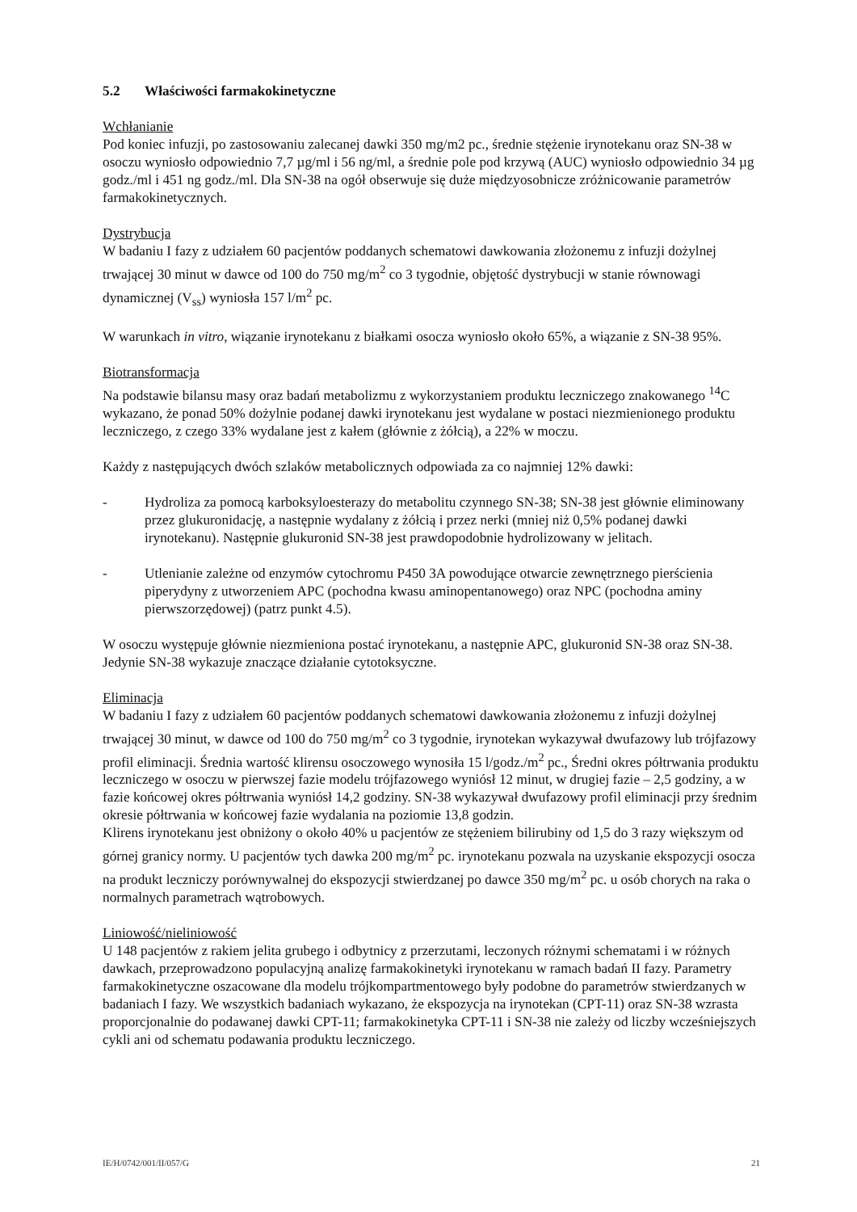5.2 Właściwości farmakokinetyczne
Wchłanianie
Pod koniec infuzji, po zastosowaniu zalecanej dawki 350 mg/m2 pc., średnie stężenie irynotekanu oraz SN-38 w osoczu wyniosło odpowiednio 7,7 µg/ml i 56 ng/ml, a średnie pole pod krzywą (AUC) wyniosło odpowiednio 34 µg godz./ml i 451 ng godz./ml. Dla SN-38 na ogół obserwuje się duże międzyosobnicze zróżnicowanie parametrów farmakokinetycznych.
Dystrybucja
W badaniu I fazy z udziałem 60 pacjentów poddanych schematowi dawkowania złożonemu z infuzji dożylnej trwającej 30 minut w dawce od 100 do 750 mg/m<sup>2</sup> co 3 tygodnie, objętość dystrybucji w stanie równowagi dynamicznej (V<sub>ss</sub>) wyniosła 157 l/m<sup>2</sup> pc.
W warunkach in vitro, wiązanie irynotekanu z białkami osocza wyniosło około 65%, a wiązanie z SN-38 95%.
Biotransformacja
Na podstawie bilansu masy oraz badań metabolizmu z wykorzystaniem produktu leczniczego znakowanego <sup>14</sup>C wykazano, że ponad 50% dożylnie podanej dawki irynotekanu jest wydalane w postaci niezmienionego produktu leczniczego, z czego 33% wydalane jest z kałem (głównie z żółcią), a 22% w moczu.
Każdy z następujących dwóch szlaków metabolicznych odpowiada za co najmniej 12% dawki:
- Hydroliza za pomocą karboksyloesterazy do metabolitu czynnego SN-38; SN-38 jest głównie eliminowany przez glukuronidację, a następnie wydalany z żółcią i przez nerki (mniej niż 0,5% podanej dawki irynotekanu). Następnie glukuronid SN-38 jest prawdopodobnie hydrolizowany w jelitach.
- Utlenianie zależne od enzymów cytochromu P450 3A powodujące otwarcie zewnętrznego pierścienia piperydyny z utworzeniem APC (pochodna kwasu aminopentanowego) oraz NPC (pochodna aminy pierwszorzędowej) (patrz punkt 4.5).
W osoczu występuje głównie niezmieniona postać irynotekanu, a następnie APC, glukuronid SN-38 oraz SN-38. Jedynie SN-38 wykazuje znaczące działanie cytotoksyczne.
Eliminacja
W badaniu I fazy z udziałem 60 pacjentów poddanych schematowi dawkowania złożonemu z infuzji dożylnej trwającej 30 minut, w dawce od 100 do 750 mg/m<sup>2</sup> co 3 tygodnie, irynotekan wykazywał dwufazowy lub trójfazowy profil eliminacji. Średnia wartość klirensu osoczowego wynosiła 15 l/godz./m<sup>2</sup> pc., Średni okres półtrwania produktu leczniczego w osoczu w pierwszej fazie modelu trójfazowego wyniósł 12 minut, w drugiej fazie – 2,5 godziny, a w fazie końcowej okres półtrwania wyniósł 14,2 godziny. SN-38 wykazywał dwufazowy profil eliminacji przy średnim okresie półtrwania w końcowej fazie wydalania na poziomie 13,8 godzin.
Klirens irynotekanu jest obniżony o około 40% u pacjentów ze stężeniem bilirubiny od 1,5 do 3 razy większym od górnej granicy normy. U pacjentów tych dawka 200 mg/m<sup>2</sup> pc. irynotekanu pozwala na uzyskanie ekspozycji osocza na produkt leczniczy porównywalnej do ekspozycji stwierdzanej po dawce 350 mg/m<sup>2</sup> pc. u osób chorych na raka o normalnych parametrach wątrobowych.
Liniowość/nieliniowość
U 148 pacjentów z rakiem jelita grubego i odbytnicy z przerzutami, leczonych różnymi schematami i w różnych dawkach, przeprowadzono populacyjną analizę farmakokinetyki irynotekanu w ramach badań II fazy. Parametry farmakokinetyczne oszacowane dla modelu trójkompartmentowego były podobne do parametrów stwierdzanych w badaniach I fazy. We wszystkich badaniach wykazano, że ekspozycja na irynotekan (CPT-11) oraz SN-38 wzrasta proporcjonalnie do podawanej dawki CPT-11; farmakokinetyka CPT-11 i SN-38 nie zależy od liczby wcześniejszych cykli ani od schematu podawania produktu leczniczego.
IE/H/0742/001/II/057/G 21